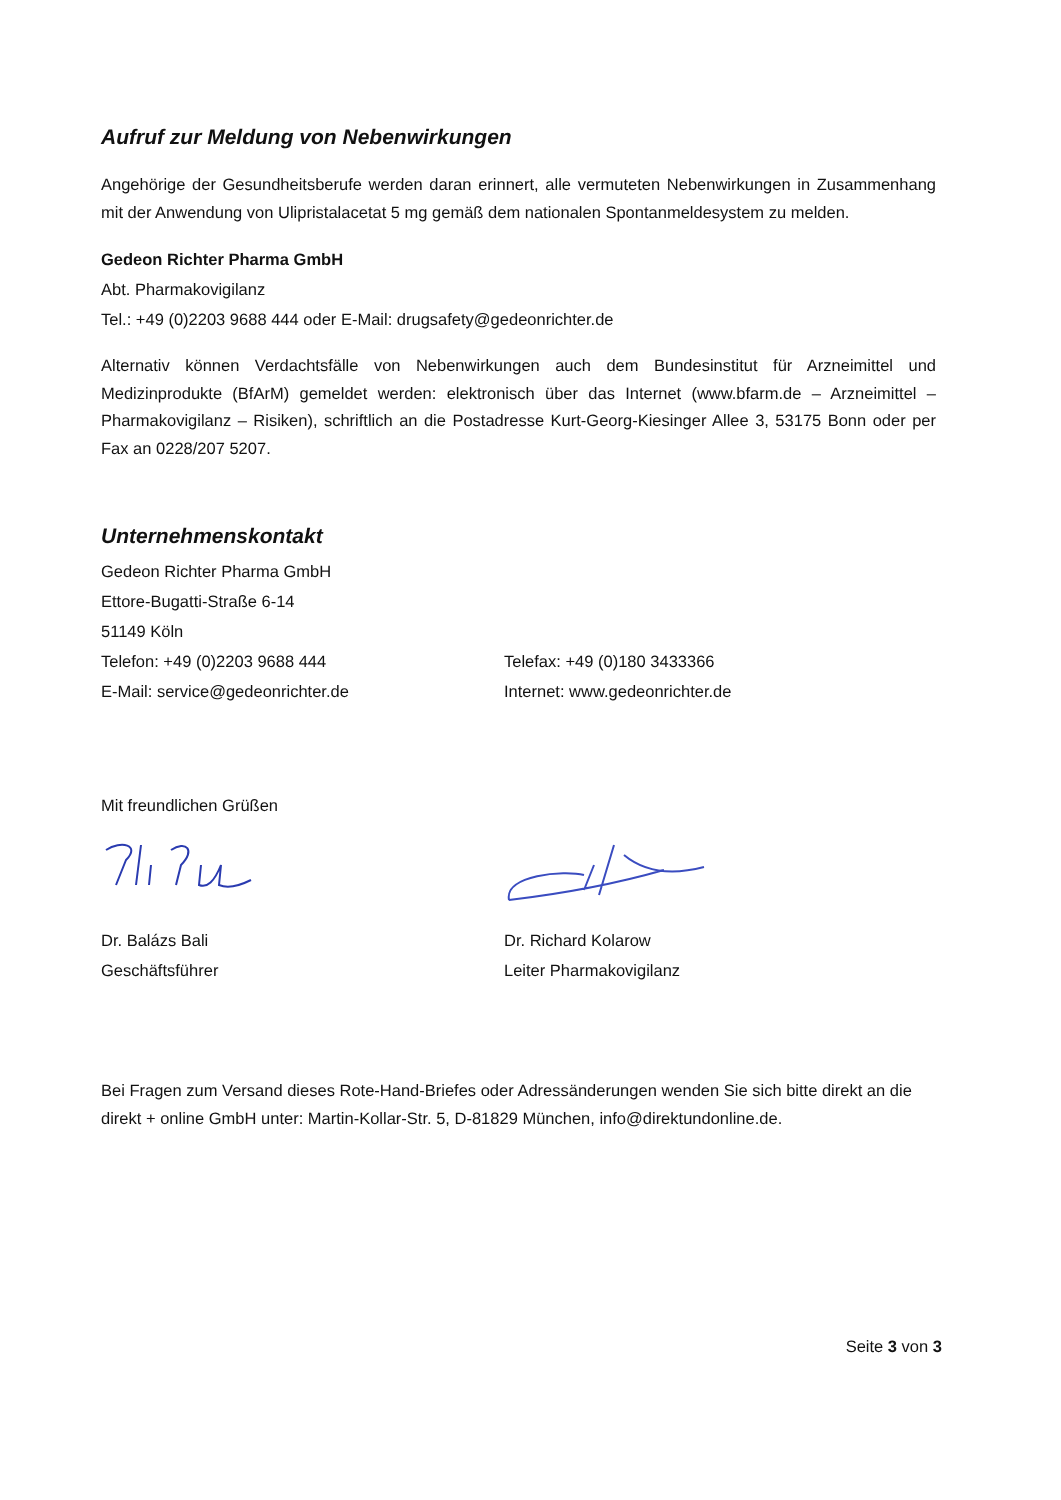Aufruf zur Meldung von Nebenwirkungen
Angehörige der Gesundheitsberufe werden daran erinnert, alle vermuteten Nebenwirkungen in Zusammenhang mit der Anwendung von Ulipristalacetat 5 mg gemäß dem nationalen Spontanmeldesystem zu melden.
Gedeon Richter Pharma GmbH
Abt. Pharmakovigilanz
Tel.: +49 (0)2203 9688 444 oder E-Mail: drugsafety@gedeonrichter.de
Alternativ können Verdachtsfälle von Nebenwirkungen auch dem Bundesinstitut für Arzneimittel und Medizinprodukte (BfArM) gemeldet werden: elektronisch über das Internet (www.bfarm.de – Arzneimittel – Pharmakovigilanz – Risiken), schriftlich an die Postadresse Kurt-Georg-Kiesinger Allee 3, 53175 Bonn oder per Fax an 0228/207 5207.
Unternehmenskontakt
Gedeon Richter Pharma GmbH
Ettore-Bugatti-Straße 6-14
51149 Köln
Telefon: +49 (0)2203 9688 444 Telefax: +49 (0)180 3433366
E-Mail: service@gedeonrichter.de Internet: www.gedeonrichter.de
Mit freundlichen Grüßen
Dr. Balázs Bali Dr. Richard Kolarow
Geschäftsführer Leiter Pharmakovigilanz
Bei Fragen zum Versand dieses Rote-Hand-Briefes oder Adressänderungen wenden Sie sich bitte direkt an die direkt + online GmbH unter: Martin-Kollar-Str. 5, D-81829 München, info@direktundonline.de.
Seite 3 von 3